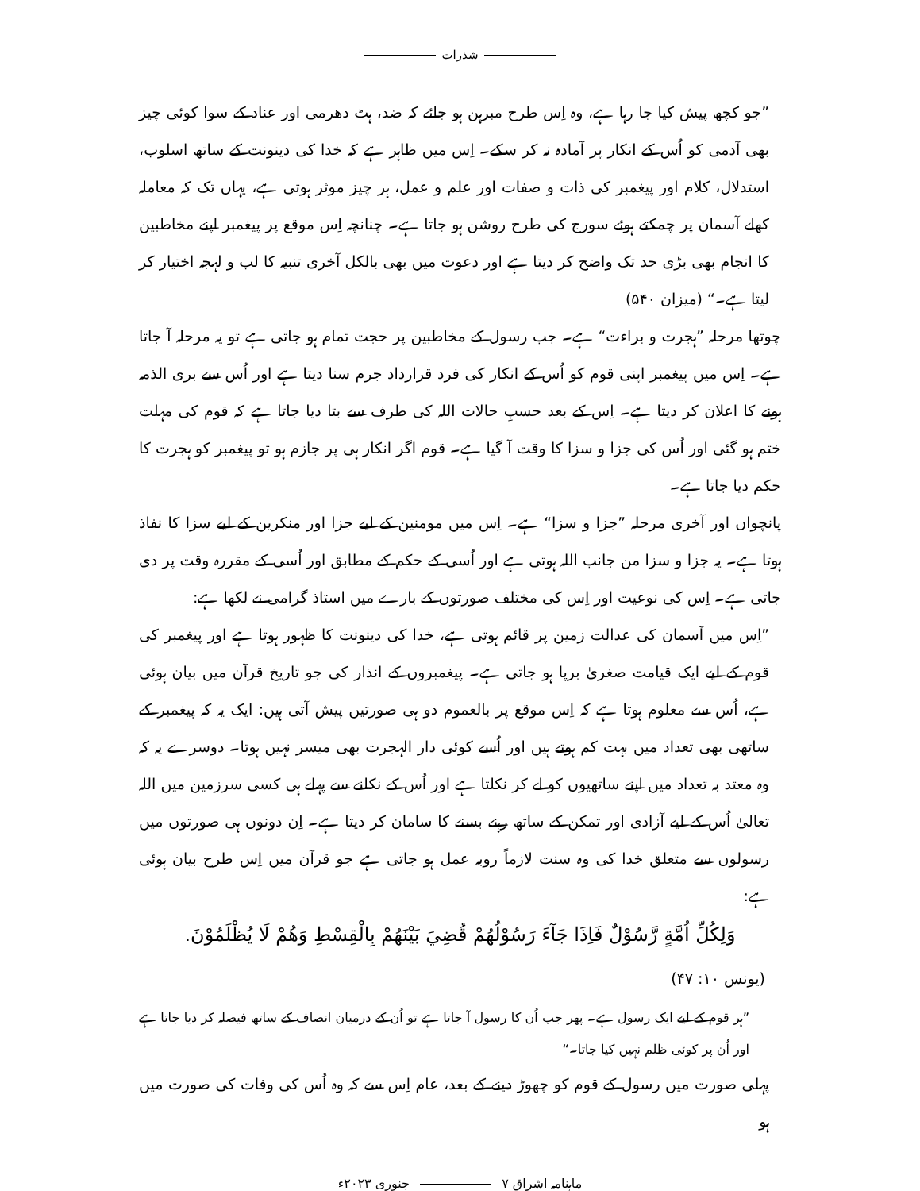شذرات
”جو کچھ پیش کیا جا رہا ہے، وہ اِس طرح مبرہن ہو جائے کہ ضد، ہٹ دھرمی اور عناد کے سوا کوئی چیز بھی آدمی کو اُس کے انکار پر آمادہ نہ کر سکے۔ اِس میں ظاہر ہے کہ خدا کی دینونت کے ساتھ اسلوب، استدلال، کلام اور پیغمبر کی ذات و صفات اور علم و عمل، ہر چیز موثر ہوتی ہے، یہاں تک کہ معاملہ کھلے آسمان پر چمکتے ہوئے سورج کی طرح روشن ہو جاتا ہے۔ چنانچہ اِس موقع پر پیغمبر اپنے مخاطبین کا انجام بھی بڑی حد تک واضح کر دیتا ہے اور دعوت میں بھی بالکل آخری تنبیہ کا لب و لہجہ اختیار کر لیتا ہے۔“ (میزان ۵۴۰)
چوتھا مرحلہ ”ہجرت و براءت“ ہے۔ جب رسول کے مخاطبین پر حجت تمام ہو جاتی ہے تو یہ مرحلہ آ جاتا ہے۔ اِس میں پیغمبر اپنی قوم کو اُس کے انکار کی فرد قرارداد جرم سنا دیتا ہے اور اُس سے بری الذمہ ہونے کا اعلان کر دیتا ہے۔ اِس کے بعد حسبِ حالات اللہ کی طرف سے بتا دیا جاتا ہے کہ قوم کی مہلت ختم ہو گئی اور اُس کی جزا و سزا کا وقت آ گیا ہے۔ قوم اگر انکار ہی پر جازم ہو تو پیغمبر کو ہجرت کا حکم دیا جاتا ہے۔
پانچواں اور آخری مرحلہ ”جزا و سزا“ ہے۔ اِس میں مومنین کے لیے جزا اور منکرین کے لیے سزا کا نفاذ ہوتا ہے۔ یہ جزا و سزا من جانب اللہ ہوتی ہے اور اُسی کے حکم کے مطابق اور اُسی کے مقررہ وقت پر دی جاتی ہے۔ اِس کی نوعیت اور اِس کی مختلف صورتوں کے بارے میں استاذ گرامی نے لکھا ہے:
”اِس میں آسمان کی عدالت زمین پر قائم ہوتی ہے، خدا کی دینونت کا ظہور ہوتا ہے اور پیغمبر کی قوم کے لیے ایک قیامت صغریٰ برپا ہو جاتی ہے۔ پیغمبروں کے انذار کی جو تاریخ قرآن میں بیان ہوئی ہے، اُس سے معلوم ہوتا ہے کہ اِس موقع پر بالعموم دو ہی صورتیں پیش آتی ہیں: ایک یہ کہ پیغمبر کے ساتھی بھی تعداد میں بہت کم ہوتے ہیں اور اُسے کوئی دار الہجرت بھی میسر نہیں ہوتا۔ دوسرے یہ کہ وہ معتد بہ تعداد میں اپنے ساتھیوں کو لے کر نکلتا ہے اور اُس کے نکلنے سے پہلے ہی کسی سرزمین میں اللہ تعالیٰ اُس کے لیے آزادی اور تمکن کے ساتھ رہنے بسنے کا سامان کر دیتا ہے۔ اِن دونوں ہی صورتوں میں رسولوں سے متعلق خدا کی وہ سنت لازماً روبہ عمل ہو جاتی ہے جو قرآن میں اِس طرح بیان ہوئی ہے:
وَلِكُلِّ اُمَّةٍ رَّسُوْلٌ فَاِذَا جَآءَ رَسُوْلُهُمْ قُضِيَ بَيْنَهُمْ بِالْقِسْطِ وَهُمْ لَا يُظْلَمُوْنَ.
(یونس ۱۰: ۴۷)
”ہر قوم کے لیے ایک رسول ہے۔ پھر جب اُن کا رسول آ جاتا ہے تو اُن کے درمیان انصاف کے ساتھ فیصلہ کر دیا جاتا ہے اور اُن پر کوئی ظلم نہیں کیا جاتا۔“
پہلی صورت میں رسول کے قوم کو چھوڑ دینے کے بعد، عام اِس سے کہ وہ اُس کی وفات کی صورت میں ہو
ماہنامہ اشراق ۷ جنوری ۲۰۲۳ء